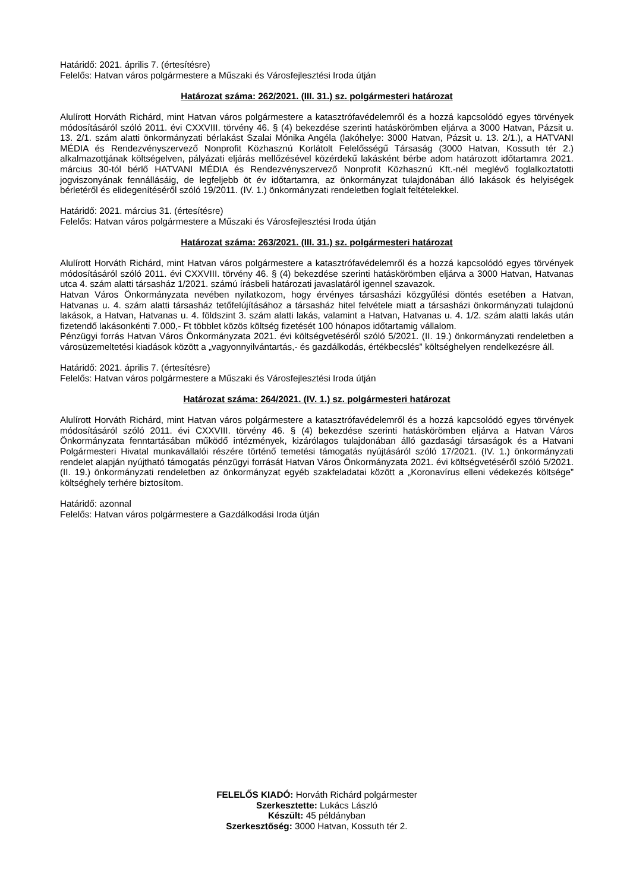Határidő: 2021. április 7. (értesítésre)
Felelős: Hatvan város polgármestere a Műszaki és Városfejlesztési Iroda útján
Határozat száma: 262/2021. (III. 31.) sz. polgármesteri határozat
Alulírott Horváth Richárd, mint Hatvan város polgármestere a katasztrófavédelemről és a hozzá kapcsolódó egyes törvények módosításáról szóló 2011. évi CXXVIII. törvény 46. § (4) bekezdése szerinti hatáskörömben eljárva a 3000 Hatvan, Pázsit u. 13. 2/1. szám alatti önkormányzati bérlakást Szalai Mónika Angéla (lakóhelye: 3000 Hatvan, Pázsit u. 13. 2/1.), a HATVANI MÉDIA és Rendezvényszervező Nonprofit Közhasznú Korlátolt Felelősségű Társaság (3000 Hatvan, Kossuth tér 2.) alkalmazottjának költségelven, pályázati eljárás mellőzésével közérdekű lakásként bérbe adom határozott időtartamra 2021. március 30-tól bérlő HATVANI MÉDIA és Rendezvényszervező Nonprofit Közhasznú Kft.-nél meglévő foglalkoztatotti jogviszonyának fennállásáig, de legfeljebb öt év időtartamra, az önkormányzat tulajdonában álló lakások és helyiségek bérletéről és elidegenítéséről szóló 19/2011. (IV. 1.) önkormányzati rendeletben foglalt feltételekkel.
Határidő: 2021. március 31. (értesítésre)
Felelős: Hatvan város polgármestere a Műszaki és Városfejlesztési Iroda útján
Határozat száma: 263/2021. (III. 31.) sz. polgármesteri határozat
Alulírott Horváth Richárd, mint Hatvan város polgármestere a katasztrófavédelemről és a hozzá kapcsolódó egyes törvények módosításáról szóló 2011. évi CXXVIII. törvény 46. § (4) bekezdése szerinti hatáskörömben eljárva a 3000 Hatvan, Hatvanas utca 4. szám alatti társasház 1/2021. számú írásbeli határozati javaslatáról igennel szavazok.
Hatvan Város Önkormányzata nevében nyilatkozom, hogy érvényes társasházi közgyűlési döntés esetében a Hatvan, Hatvanas u. 4. szám alatti társasház tetőfelújításához a társasház hitel felvétele miatt a társasházi önkormányzati tulajdonú lakások, a Hatvan, Hatvanas u. 4. földszint 3. szám alatti lakás, valamint a Hatvan, Hatvanas u. 4. 1/2. szám alatti lakás után fizetendő lakásonkénti 7.000,- Ft többlet közös költség fizetését 100 hónapos időtartamig vállalom.
Pénzügyi forrás Hatvan Város Önkormányzata 2021. évi költségvetéséről szóló 5/2021. (II. 19.) önkormányzati rendeletben a városüzemeltetési kiadások között a „vagyonnyilvántartás,- és gazdálkodás, értékbecslés” költséghelyen rendelkezésre áll.
Határidő: 2021. április 7. (értesítésre)
Felelős: Hatvan város polgármestere a Műszaki és Városfejlesztési Iroda útján
Határozat száma: 264/2021. (IV. 1.) sz. polgármesteri határozat
Alulírott Horváth Richárd, mint Hatvan város polgármestere a katasztrófavédelemről és a hozzá kapcsolódó egyes törvények módosításáról szóló 2011. évi CXXVIII. törvény 46. § (4) bekezdése szerinti hatáskörömben eljárva a Hatvan Város Önkormányzata fenntartásában működő intézmények, kizárólagos tulajdonában álló gazdasági társaságok és a Hatvani Polgármesteri Hivatal munkavállalói részére történő temetési támogatás nyújtásáról szóló 17/2021. (IV. 1.) önkormányzati rendelet alapján nyújtható támogatás pénzügyi forrását Hatvan Város Önkormányzata 2021. évi költségvetéséről szóló 5/2021. (II. 19.) önkormányzati rendeletben az önkormányzat egyéb szakfeladatai között a „Koronavírus elleni védekezés költsége” költséghely terhére biztosítom.
Határidő: azonnal
Felelős: Hatvan város polgármestere a Gazdálkodási Iroda útján
FELELŐS KIADÓ: Horváth Richárd polgármester
Szerkesztette: Lukács László
Készült: 45 példányban
Szerkesztőség: 3000 Hatvan, Kossuth tér 2.